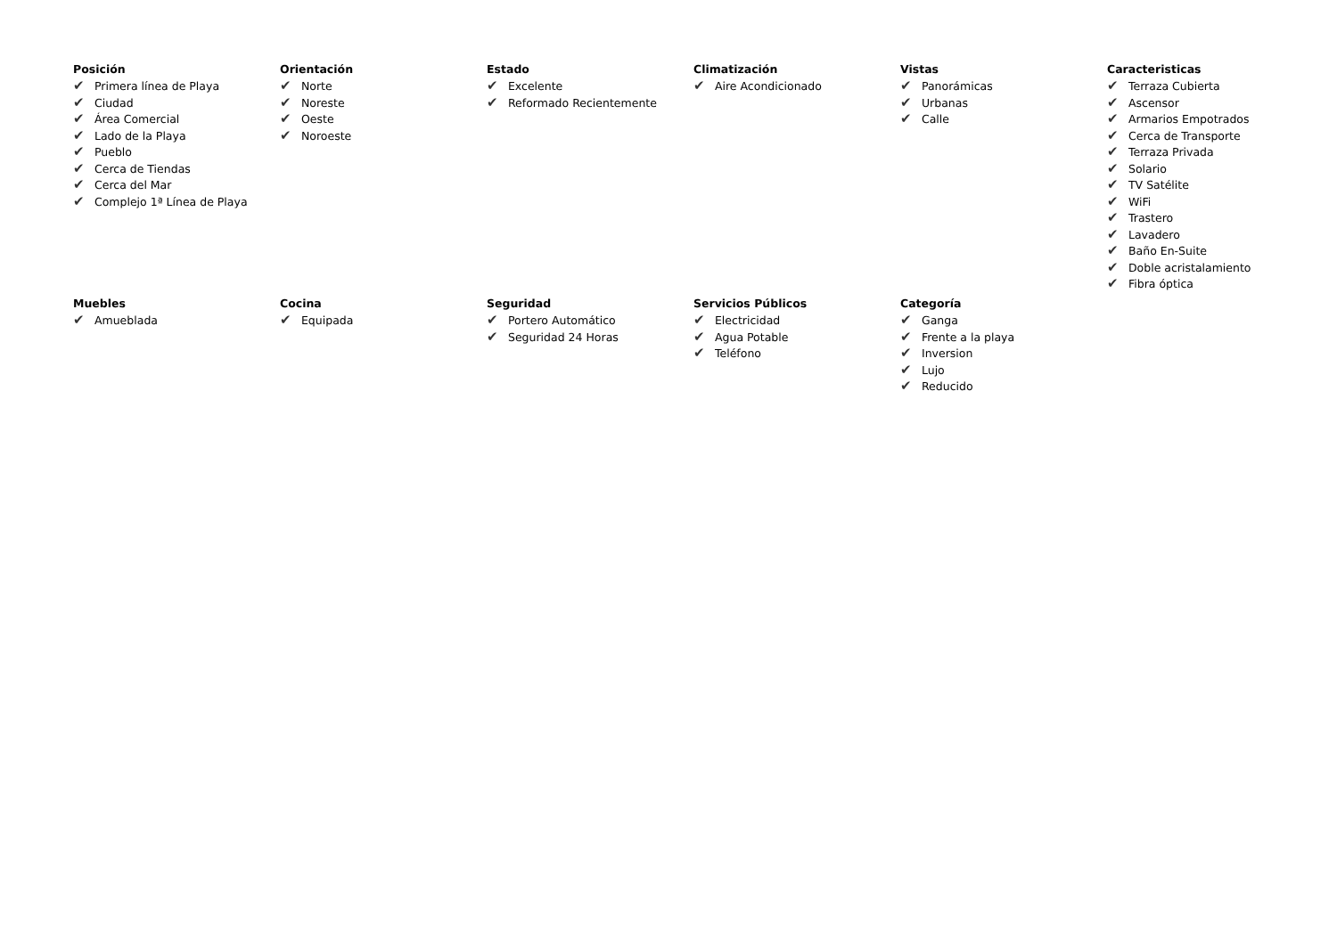Posición
✔ Primera línea de Playa
✔ Ciudad
✔ Área Comercial
✔ Lado de la Playa
✔ Pueblo
✔ Cerca de Tiendas
✔ Cerca del Mar
✔ Complejo 1ª Línea de Playa
Orientación
✔ Norte
✔ Noreste
✔ Oeste
✔ Noroeste
Estado
✔ Excelente
✔ Reformado Recientemente
Climatización
✔ Aire Acondicionado
Vistas
✔ Panorámicas
✔ Urbanas
✔ Calle
Caracteristicas
✔ Terraza Cubierta
✔ Ascensor
✔ Armarios Empotrados
✔ Cerca de Transporte
✔ Terraza Privada
✔ Solario
✔ TV Satélite
✔ WiFi
✔ Trastero
✔ Lavadero
✔ Baño En-Suite
✔ Doble acristalamiento
✔ Fibra óptica
Muebles
✔ Amueblada
Cocina
✔ Equipada
Seguridad
✔ Portero Automático
✔ Seguridad 24 Horas
Servicios Públicos
✔ Electricidad
✔ Agua Potable
✔ Teléfono
Categoría
✔ Ganga
✔ Frente a la playa
✔ Inversion
✔ Lujo
✔ Reducido